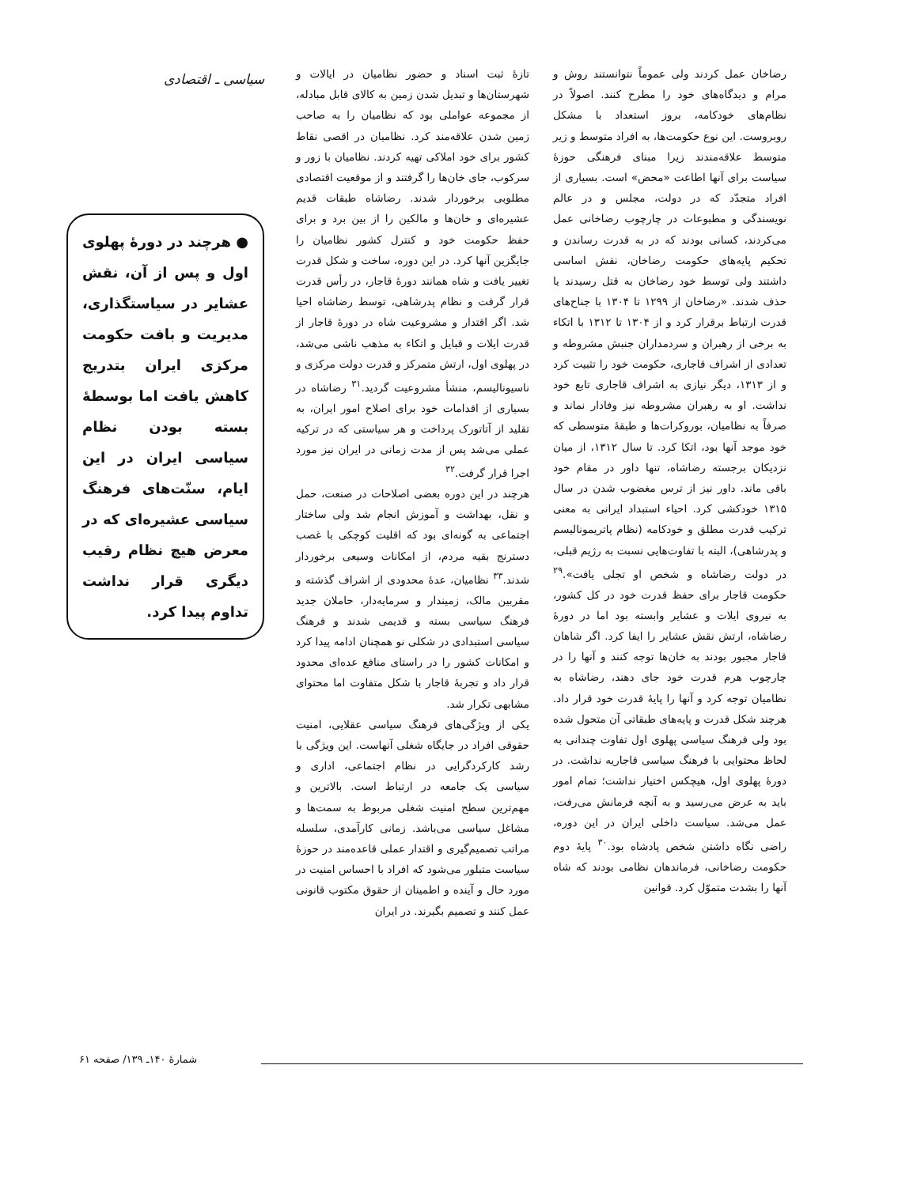رضاخان عمل کردند ولی عموماً نتوانستند روش و مرام و دیدگاه‌های خود را مطرح کنند. اصولاً در نظام‌های خودکامه، بروز استعداد با مشکل روبروست. این نوع حکومت‌ها، به افراد متوسط و زیر متوسط علاقه‌مندند زیرا مبنای فرهنگی حوزهٔ سیاست برای آنها اطاعت «محض» است. بسیاری از افراد متجدّد که در دولت، مجلس و در عالم نویسندگی و مطبوعات در چارچوب رضاخانی عمل می‌کردند، کسانی بودند که در به قدرت رساندن و تحکیم پایه‌های حکومت رضاخان، نقش اساسی داشتند ولی توسط خود رضاخان به قتل رسیدند یا حذف شدند. «رضاخان از ۱۲۹۹ تا ۱۳۰۴ با جناح‌های قدرت ارتباط برقرار کرد و از ۱۳۰۴ تا ۱۳۱۲ با اتکاء به برخی از رهبران و سردمداران جنبش مشروطه و تعدادی از اشراف قاجاری، حکومت خود را تثبیت کرد و از ۱۳۱۳، دیگر نیازی به اشراف قاجاری تابع خود نداشت. او به رهبران مشروطه نیز وفادار نماند و صرفاً به نظامیان، بوروکرات‌ها و طبقهٔ متوسطی که خود موجد آنها بود، اتکا کرد. تا سال ۱۳۱۲، از میان نزدیکان برجسته رضاشاه، تنها داور در مقام خود باقی ماند. داور نیز از ترس مغضوب شدن در سال ۱۳۱۵ خودکشی کرد. احیاء استبداد ایرانی به معنی ترکیب قدرت مطلق و خودکامه (نظام پاتریمونالیسم و پدرشاهی)، البته با تفاوت‌هایی نسبت به رژیم قبلی، در دولت رضاشاه و شخص او تجلی یافت».<sup>۲۹</sup> حکومت قاجار برای حفظ قدرت خود در کل کشور، به نیروی ایلات و عشایر وابسته بود اما در دورهٔ رضاشاه، ارتش نقش عشایر را ایفا کرد. اگر شاهان قاجار مجبور بودند به خان‌ها توجه کنند و آنها را در چارچوب هرم قدرت خود جای دهند، رضاشاه به نظامیان توجه کرد و آنها را پایهٔ قدرت خود قرار داد. هرچند شکل قدرت و پایه‌های طبقاتی آن متحول شده بود ولی فرهنگ سیاسی پهلوی اول تفاوت چندانی به لحاظ محتوایی با فرهنگ سیاسی قاجاریه نداشت. در دورهٔ پهلوی اول، هیچکس اختیار نداشت؛ تمام امور باید به عرض می‌رسید و به آنچه فرمانش می‌رفت، عمل می‌شد. سیاست داخلی ایران در این دوره، راضی نگاه داشتن شخص پادشاه بود.<sup>۳۰</sup> پایهٔ دوم حکومت رضاخانی، فرماندهان نظامی بودند که شاه آنها را بشدت متموّل کرد. قوانین
تازهٔ ثبت اسناد و حضور نظامیان در ایالات و شهرستان‌ها و تبدیل شدن زمین به کالای قابل مبادله، از مجموعه عواملی بود که نظامیان را به صاحب زمین شدن علاقه‌مند کرد. نظامیان در اقصی نقاط کشور برای خود املاکی تهیه کردند. نظامیان با زور و سرکوب، جای خان‌ها را گرفتند و از موقعیت اقتصادی مطلوبی برخوردار شدند. رضاشاه طبقات قدیم عشیره‌ای و خان‌ها و مالکین را از بین برد و برای حفظ حکومت خود و کنترل کشور نظامیان را جایگزین آنها کرد. در این دوره، ساخت و شکل قدرت تغییر یافت و شاه همانند دورهٔ قاجار، در رأس قدرت قرار گرفت و نظام پدرشاهی، توسط رضاشاه احیا شد. اگر اقتدار و مشروعیت شاه در دورهٔ قاجار از قدرت ایلات و قبایل و اتکاء به مذهب ناشی می‌شد، در پهلوی اول، ارتش متمرکز و قدرت دولت مرکزی و ناسیونالیسم، منشأ مشروعیت گردید.<sup>۳۱</sup> رضاشاه در بسیاری از اقدامات خود برای اصلاح امور ایران، به تقلید از آتاتورک پرداخت و هر سیاستی که در ترکیه عملی می‌شد پس از مدت زمانی در ایران نیز مورد اجرا قرار گرفت.<sup>۳۲</sup>
هرچند در این دوره بعضی اصلاحات در صنعت، حمل و نقل، بهداشت و آموزش انجام شد ولی ساختار اجتماعی به گونه‌ای بود که اقلیت کوچکی با غصب دسترنج بقیه مردم، از امکانات وسیعی برخوردار شدند.<sup>۳۳</sup> نظامیان، عدهٔ محدودی از اشراف گذشته و مقربین مالک، زمیندار و سرمایه‌دار، حاملان جدید فرهنگ سیاسی بسته و قدیمی شدند و فرهنگ سیاسی استبدادی در شکلی نو همچنان ادامه پیدا کرد و امکانات کشور را در راستای منافع عده‌ای محدود قرار داد و تجربهٔ قاجار با شکل متفاوت اما محتوای مشابهی تکرار شد.
یکی از ویژگی‌های فرهنگ سیاسی عقلایی، امنیت حقوقی افراد در جایگاه شغلی آنهاست. این ویژگی با رشد کارکردگرایی در نظام اجتماعی، اداری و سیاسی یک جامعه در ارتباط است. بالاترین و مهم‌ترین سطح امنیت شغلی مربوط به سمت‌ها و مشاغل سیاسی می‌باشد. زمانی کارآمدی، سلسله مراتب تصمیم‌گیری و اقتدار عملی قاعده‌مند در حوزهٔ سیاست متبلور می‌شود که افراد با احساس امنیت در مورد حال و آینده و اطمینان از حقوق مکتوب قانونی عمل کنند و تصمیم بگیرند. در ایران
سیاسی ـ اقتصادی
● هرچند در دورهٔ پهلوی اول و پس از آن، نقش عشایر در سیاستگذاری، مدیریت و بافت حکومت مرکزی ایران بتدریج کاهش یافت اما بوسطهٔ بسته بودن نظام سیاسی ایران در این ایام، سنّت‌های فرهنگ سیاسی عشیره‌ای که در معرض هیچ نظام رقیب دیگری قرار نداشت تداوم پیدا کرد.
شمارهٔ ۱۴۰ـ ۱۳۹/ صفحه ۶۱